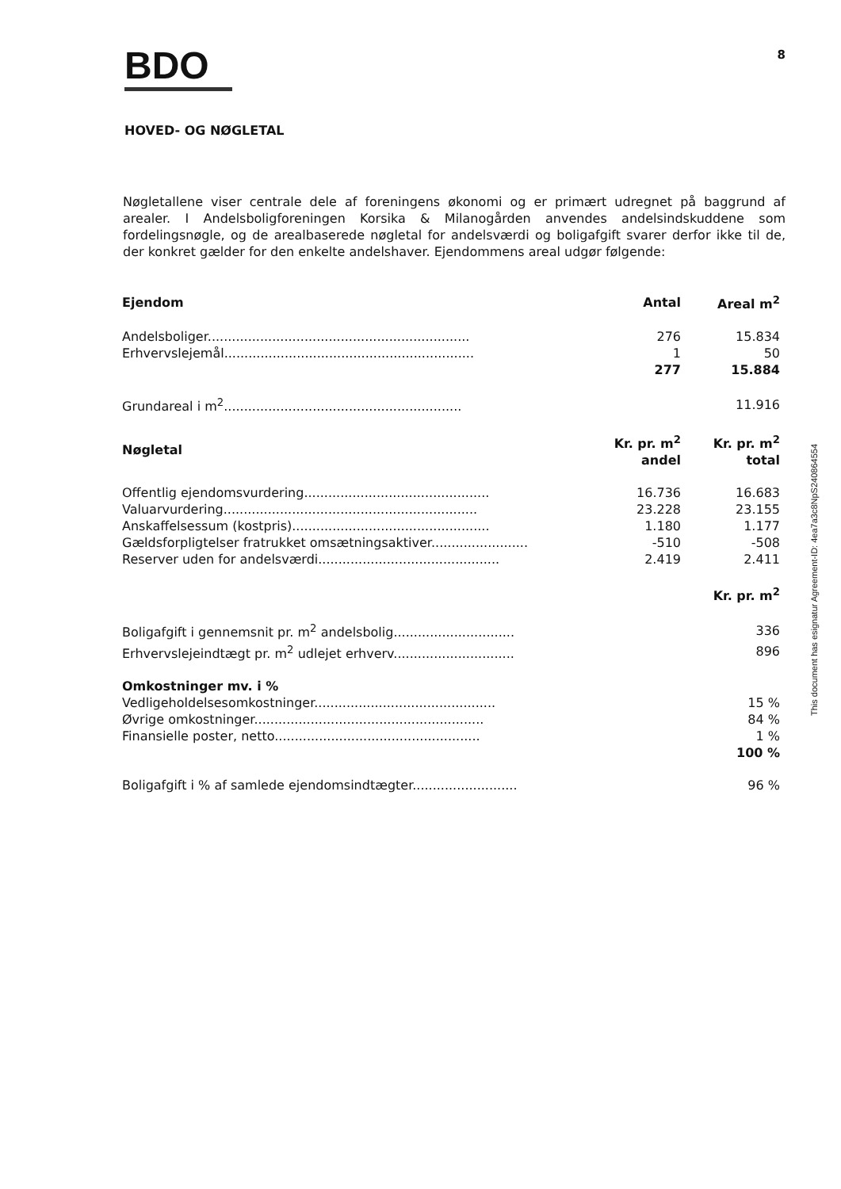BDO
8
HOVED- OG NØGLETAL
Nøgletallene viser centrale dele af foreningens økonomi og er primært udregnet på baggrund af arealer. I Andelsboligforeningen Korsika & Milanogården anvendes andelsindskuddene som fordelingsnøgle, og de arealbaserede nøgletal for andelsværdi og boligafgift svarer derfor ikke til de, der konkret gælder for den enkelte andelshaver. Ejendommens areal udgør følgende:
| Ejendom | Antal | Areal m<sup>2</sup> |
| --- | --- | --- |
| Andelsboliger................................................................. | 276 | 15.834 |
| Erhvervslejemål.............................................................. | 1 | 50 |
| | 277 | 15.884 |
| Grundareal i m<sup>2</sup>........................................................... | | 11.916 |
| Nøgletal | Kr. pr. m<sup>2</sup> andel | Kr. pr. m<sup>2</sup> total |
| Offentlig ejendomsvurdering.............................................. | 16.736 | 16.683 |
| Valuarvurdering............................................................... | 23.228 | 23.155 |
| Anskaffelsessum (kostpris)................................................. | 1.180 | 1.177 |
| Gældsforpligtelser fratrukket omsætningsaktiver........................ | -510 | -508 |
| Reserver uden for andelsværdi............................................. | 2.419 | 2.411 |
| | | Kr. pr. m<sup>2</sup> |
| Boligafgift i gennemsnit pr. m<sup>2</sup> andelsbolig.............................. | | 336 |
| Erhvervslejeindtægt pr. m<sup>2</sup> udlejet erhverv.............................. | | 896 |
| Omkostninger mv. i % | | |
| Vedligeholdelsesomkostninger............................................. | | 15 % |
| Øvrige omkostninger......................................................... | | 84 % |
| Finansielle poster, netto................................................... | | 1 % |
| | | 100 % |
| Boligafgift i % af samlede ejendomsindtægter.......................... | | 96 % |
This document has esignatur Agreement-ID: 4ea7a3c8NpS240864554